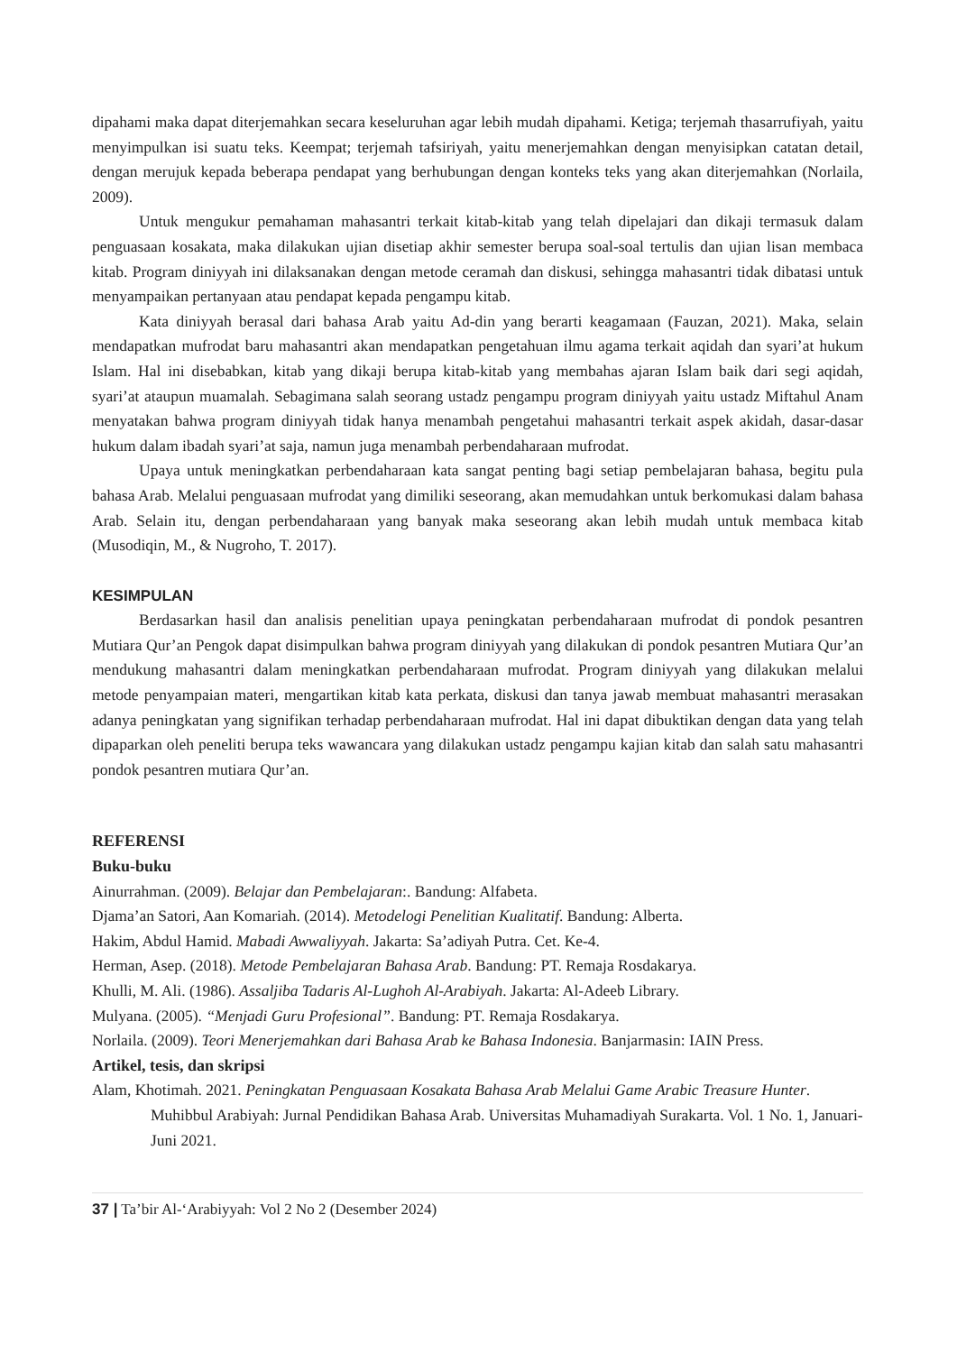dipahami maka dapat diterjemahkan secara keseluruhan agar lebih mudah dipahami. Ketiga; terjemah thasarrufiyah, yaitu menyimpulkan isi suatu teks. Keempat; terjemah tafsiriyah, yaitu menerjemahkan dengan menyisipkan catatan detail, dengan merujuk kepada beberapa pendapat yang berhubungan dengan konteks teks yang akan diterjemahkan (Norlaila, 2009).
Untuk mengukur pemahaman mahasantri terkait kitab-kitab yang telah dipelajari dan dikaji termasuk dalam penguasaan kosakata, maka dilakukan ujian disetiap akhir semester berupa soal-soal tertulis dan ujian lisan membaca kitab. Program diniyyah ini dilaksanakan dengan metode ceramah dan diskusi, sehingga mahasantri tidak dibatasi untuk menyampaikan pertanyaan atau pendapat kepada pengampu kitab.
Kata diniyyah berasal dari bahasa Arab yaitu Ad-din yang berarti keagamaan (Fauzan, 2021). Maka, selain mendapatkan mufrodat baru mahasantri akan mendapatkan pengetahuan ilmu agama terkait aqidah dan syari’at hukum Islam. Hal ini disebabkan, kitab yang dikaji berupa kitab-kitab yang membahas ajaran Islam baik dari segi aqidah, syari’at ataupun muamalah. Sebagimana salah seorang ustadz pengampu program diniyyah yaitu ustadz Miftahul Anam menyatakan bahwa program diniyyah tidak hanya menambah pengetahui mahasantri terkait aspek akidah, dasar-dasar hukum dalam ibadah syari’at saja, namun juga menambah perbendaharaan mufrodat.
Upaya untuk meningkatkan perbendaharaan kata sangat penting bagi setiap pembelajaran bahasa, begitu pula bahasa Arab. Melalui penguasaan mufrodat yang dimiliki seseorang, akan memudahkan untuk berkomukasi dalam bahasa Arab. Selain itu, dengan perbendaharaan yang banyak maka seseorang akan lebih mudah untuk membaca kitab (Musodiqin, M., & Nugroho, T. 2017).
KESIMPULAN
Berdasarkan hasil dan analisis penelitian upaya peningkatan perbendaharaan mufrodat di pondok pesantren Mutiara Qur’an Pengok dapat disimpulkan bahwa program diniyyah yang dilakukan di pondok pesantren Mutiara Qur’an mendukung mahasantri dalam meningkatkan perbendaharaan mufrodat. Program diniyyah yang dilakukan melalui metode penyampaian materi, mengartikan kitab kata perkata, diskusi dan tanya jawab membuat mahasantri merasakan adanya peningkatan yang signifikan terhadap perbendaharaan mufrodat. Hal ini dapat dibuktikan dengan data yang telah dipaparkan oleh peneliti berupa teks wawancara yang dilakukan ustadz pengampu kajian kitab dan salah satu mahasantri pondok pesantren mutiara Qur’an.
REFERENSI
Buku-buku
Ainurrahman. (2009). Belajar dan Pembelajaran:. Bandung: Alfabeta.
Djama’an Satori, Aan Komariah. (2014). Metodelogi Penelitian Kualitatif. Bandung: Alberta.
Hakim, Abdul Hamid. Mabadi Awwaliyyah. Jakarta: Sa’adiyah Putra. Cet. Ke-4.
Herman, Asep. (2018). Metode Pembelajaran Bahasa Arab. Bandung: PT. Remaja Rosdakarya.
Khulli, M. Ali. (1986). Assaljiba Tadaris Al-Lughoh Al-Arabiyah. Jakarta: Al-Adeeb Library.
Mulyana. (2005). “Menjadi Guru Profesional”. Bandung: PT. Remaja Rosdakarya.
Norlaila. (2009). Teori Menerjemahkan dari Bahasa Arab ke Bahasa Indonesia. Banjarmasin: IAIN Press.
Artikel, tesis, dan skripsi
Alam, Khotimah. 2021. Peningkatan Penguasaan Kosakata Bahasa Arab Melalui Game Arabic Treasure Hunter. Muhibbul Arabiyah: Jurnal Pendidikan Bahasa Arab. Universitas Muhamadiyah Surakarta. Vol. 1 No. 1, Januari-Juni 2021.
37 | Ta’bir Al-‘Arabiyyah: Vol 2 No 2 (Desember 2024)